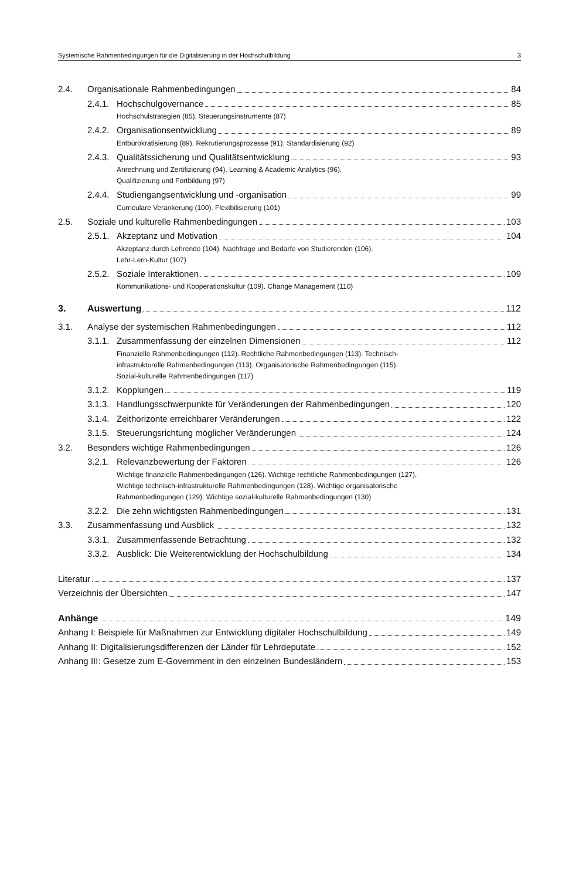Systemische Rahmenbedingungen für die Digitalisierung in der Hochschulbildung 3
2.4. Organisationale Rahmenbedingungen 84
2.4.1. Hochschulgovernance 85
Hochschulstrategien (85). Steuerungsinstrumente (87)
2.4.2. Organisationsentwicklung 89
Entbürokratisierung (89). Rekrutierungsprozesse (91). Standardisierung (92)
2.4.3. Qualitätssicherung und Qualitätsentwicklung 93
Anrechnung und Zertifizierung (94). Learning & Academic Analytics (96).
Qualifizierung und Fortbildung (97)
2.4.4. Studiengangsentwicklung und -organisation 99
Curriculare Verankerung (100). Flexibilisierung (101)
2.5. Soziale und kulturelle Rahmenbedingungen 103
2.5.1. Akzeptanz und Motivation 104
Akzeptanz durch Lehrende (104). Nachfrage und Bedarfe von Studierenden (106).
Lehr-Lern-Kultur (107)
2.5.2. Soziale Interaktionen 109
Kommunikations- und Kooperationskultur (109). Change Management (110)
3. Auswertung 112
3.1. Analyse der systemischen Rahmenbedingungen 112
3.1.1. Zusammenfassung der einzelnen Dimensionen 112
Finanzielle Rahmenbedingungen (112). Rechtliche Rahmenbedingungen (113). Technisch-
infrastrukturelle Rahmenbedingungen (113). Organisatorische Rahmenbedingungen (115).
Sozial-kulturelle Rahmenbedingungen (117)
3.1.2. Kopplungen 119
3.1.3. Handlungsschwerpunkte für Veränderungen der Rahmenbedingungen 120
3.1.4. Zeithorizonte erreichbarer Veränderungen 122
3.1.5. Steuerungsrichtung möglicher Veränderungen 124
3.2. Besonders wichtige Rahmenbedingungen 126
3.2.1. Relevanzbewertung der Faktoren 126
Wichtige finanzielle Rahmenbedingungen (126). Wichtige rechtliche Rahmenbedingungen (127).
Wichtige technisch-infrastrukturelle Rahmenbedingungen (128). Wichtige organisatorische
Rahmenbedingungen (129). Wichtige sozial-kulturelle Rahmenbedingungen (130)
3.2.2. Die zehn wichtigsten Rahmenbedingungen 131
3.3. Zusammenfassung und Ausblick 132
3.3.1. Zusammenfassende Betrachtung 132
3.3.2. Ausblick: Die Weiterentwicklung der Hochschulbildung 134
Literatur 137
Verzeichnis der Übersichten 147
Anhänge 149
Anhang I: Beispiele für Maßnahmen zur Entwicklung digitaler Hochschulbildung 149
Anhang II: Digitalisierungsdifferenzen der Länder für Lehrdeputate 152
Anhang III: Gesetze zum E-Government in den einzelnen Bundesländern 153